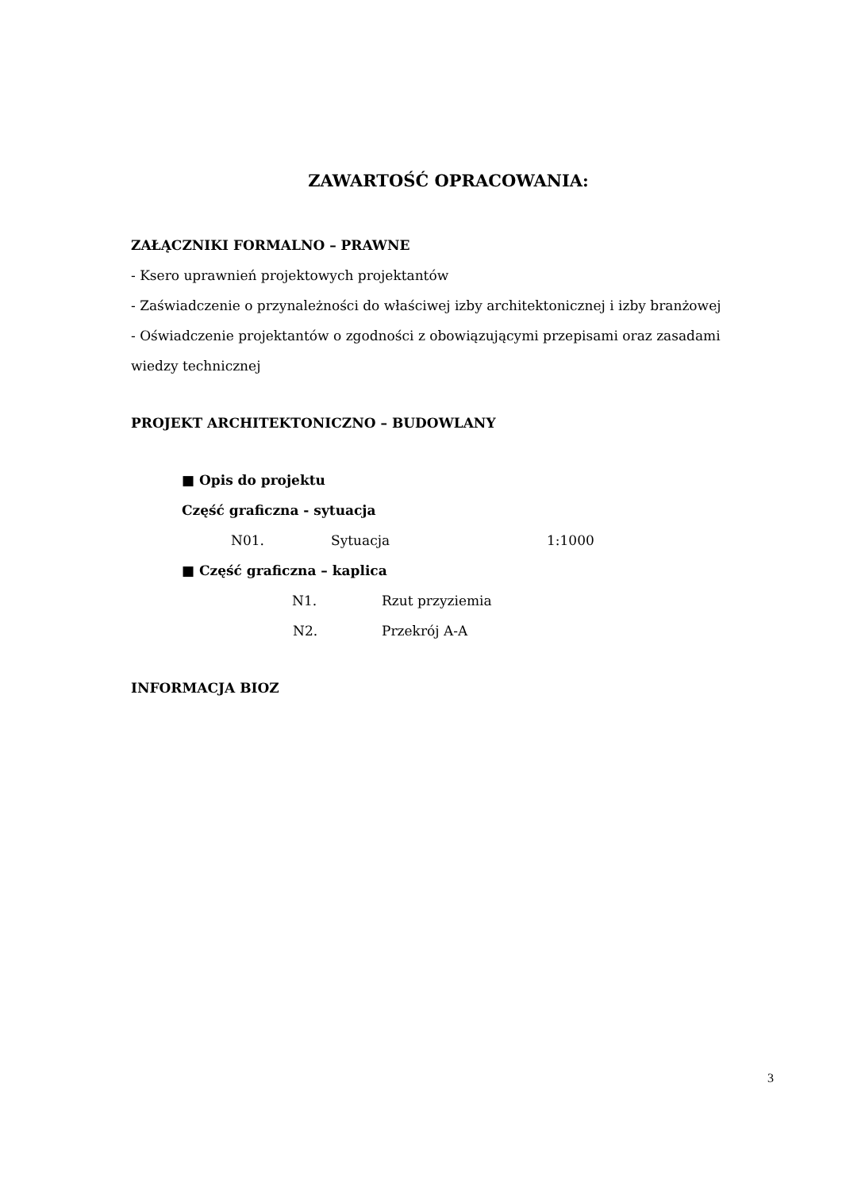ZAWARTOŚĆ OPRACOWANIA:
ZAŁĄCZNIKI FORMALNO – PRAWNE
- Ksero uprawnień projektowych projektantów
- Zaświadczenie o przynależności do właściwej izby architektonicznej i izby branżowej
- Oświadczenie projektantów o zgodności z obowiązującymi przepisami oraz zasadami wiedzy technicznej
PROJEKT ARCHITEKTONICZNO – BUDOWLANY
■ Opis do projektu
Część graficzna - sytuacja
N01. Sytuacja 1:1000
■ Część graficzna – kaplica
N1. Rzut przyziemia
N2. Przekrój A-A
INFORMACJA BIOZ
3